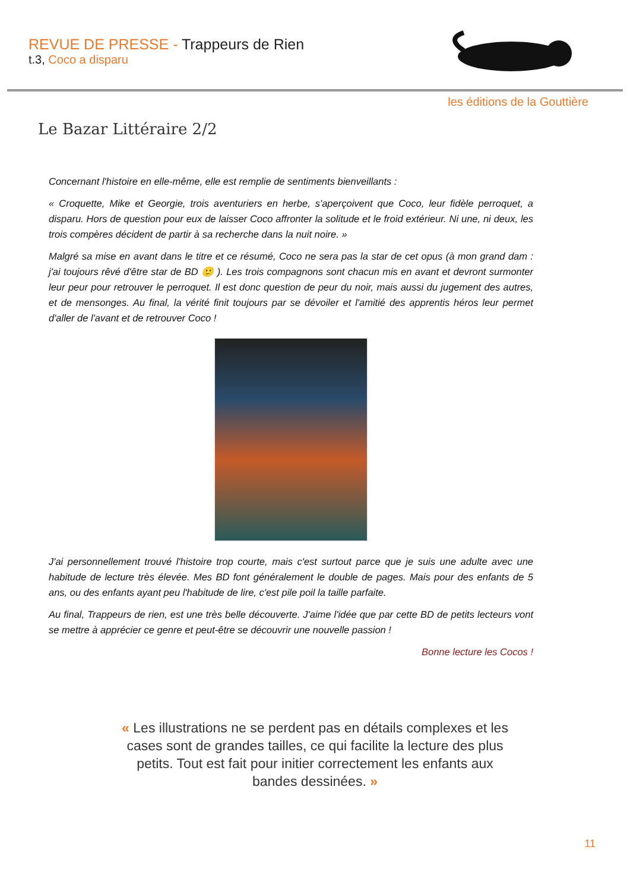REVUE DE PRESSE - Trappeurs de Rien
t.3, Coco a disparu
les éditions de la Gouttière
Le Bazar Littéraire 2/2
Concernant l'histoire en elle-même, elle est remplie de sentiments bienveillants :
« Croquette, Mike et Georgie, trois aventuriers en herbe, s'aperçoivent que Coco, leur fidèle perroquet, a disparu. Hors de question pour eux de laisser Coco affronter la solitude et le froid extérieur. Ni une, ni deux, les trois compères décident de partir à sa recherche dans la nuit noire. »
Malgré sa mise en avant dans le titre et ce résumé, Coco ne sera pas la star de cet opus (à mon grand dam : j'ai toujours rêvé d'être star de BD 🙂 ). Les trois compagnons sont chacun mis en avant et devront surmonter leur peur pour retrouver le perroquet. Il est donc question de peur du noir, mais aussi du jugement des autres, et de mensonges. Au final, la vérité finit toujours par se dévoiler et l'amitié des apprentis héros leur permet d'aller de l'avant et de retrouver Coco !
J'ai personnellement trouvé l'histoire trop courte, mais c'est surtout parce que je suis une adulte avec une habitude de lecture très élevée. Mes BD font généralement le double de pages. Mais pour des enfants de 5 ans, ou des enfants ayant peu l'habitude de lire, c'est pile poil la taille parfaite.
Au final, Trappeurs de rien, est une très belle découverte. J'aime l'idée que par cette BD de petits lecteurs vont se mettre à apprécier ce genre et peut-être se découvrir une nouvelle passion !
Bonne lecture les Cocos !
« Les illustrations ne se perdent pas en détails complexes et les cases sont de grandes tailles, ce qui facilite la lecture des plus petits. Tout est fait pour initier correctement les enfants aux bandes dessinées. »
11